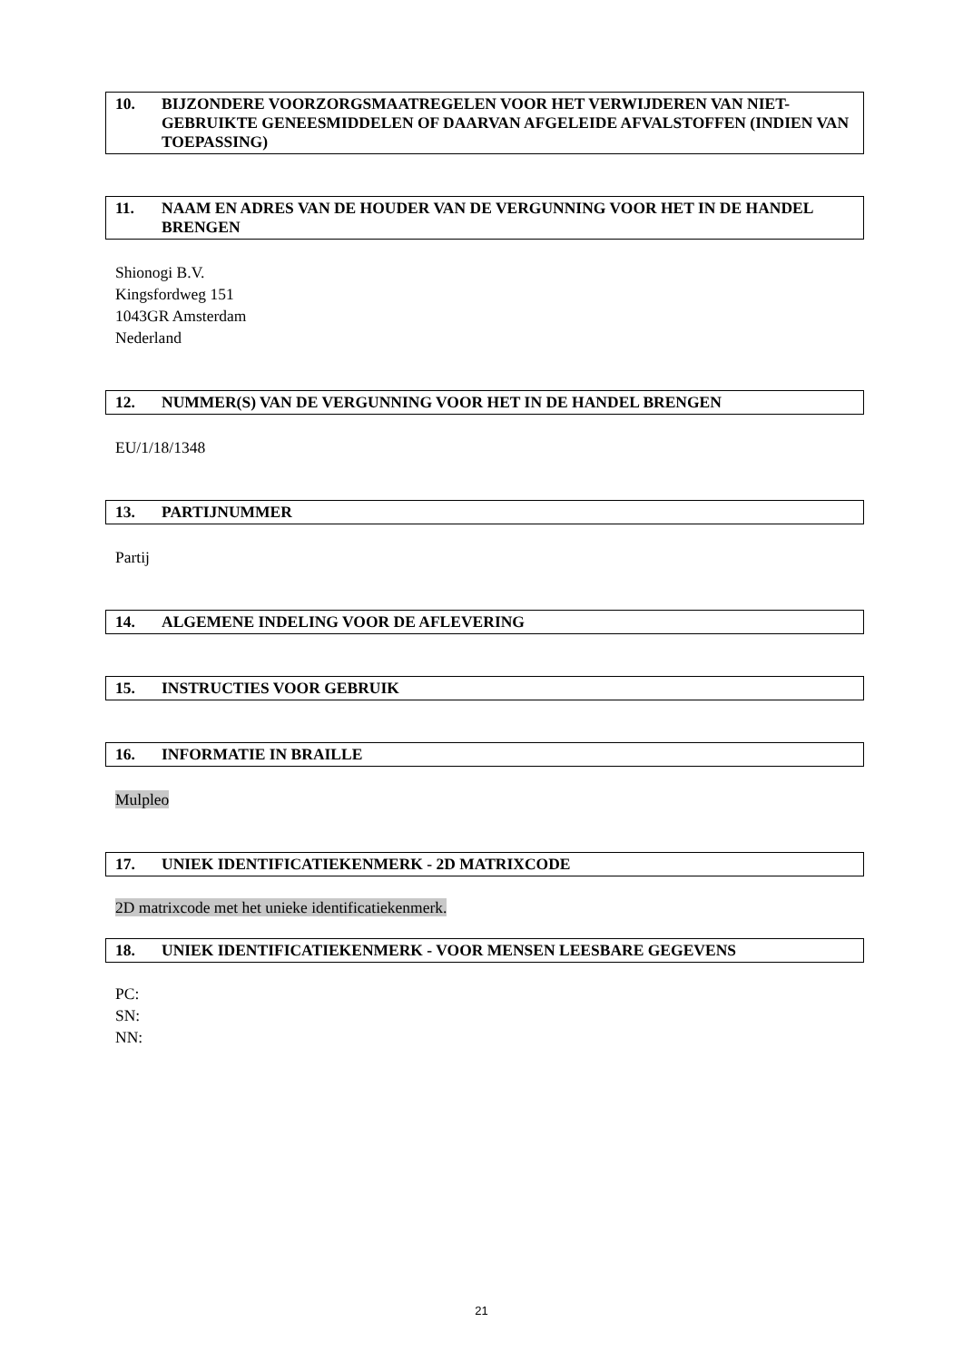10. BIJZONDERE VOORZORGSMAATREGELEN VOOR HET VERWIJDEREN VAN NIET-GEBRUIKTE GENEESMIDDELEN OF DAARVAN AFGELEIDE AFVALSTOFFEN (INDIEN VAN TOEPASSING)
11. NAAM EN ADRES VAN DE HOUDER VAN DE VERGUNNING VOOR HET IN DE HANDEL BRENGEN
Shionogi B.V.
Kingsfordweg 151
1043GR Amsterdam
Nederland
12. NUMMER(S) VAN DE VERGUNNING VOOR HET IN DE HANDEL BRENGEN
EU/1/18/1348
13. PARTIJNUMMER
Partij
14. ALGEMENE INDELING VOOR DE AFLEVERING
15. INSTRUCTIES VOOR GEBRUIK
16. INFORMATIE IN BRAILLE
Mulpleo
17. UNIEK IDENTIFICATIEKENMERK - 2D MATRIXCODE
2D matrixcode met het unieke identificatiekenmerk.
18. UNIEK IDENTIFICATIEKENMERK - VOOR MENSEN LEESBARE GEGEVENS
PC:
SN:
NN:
21